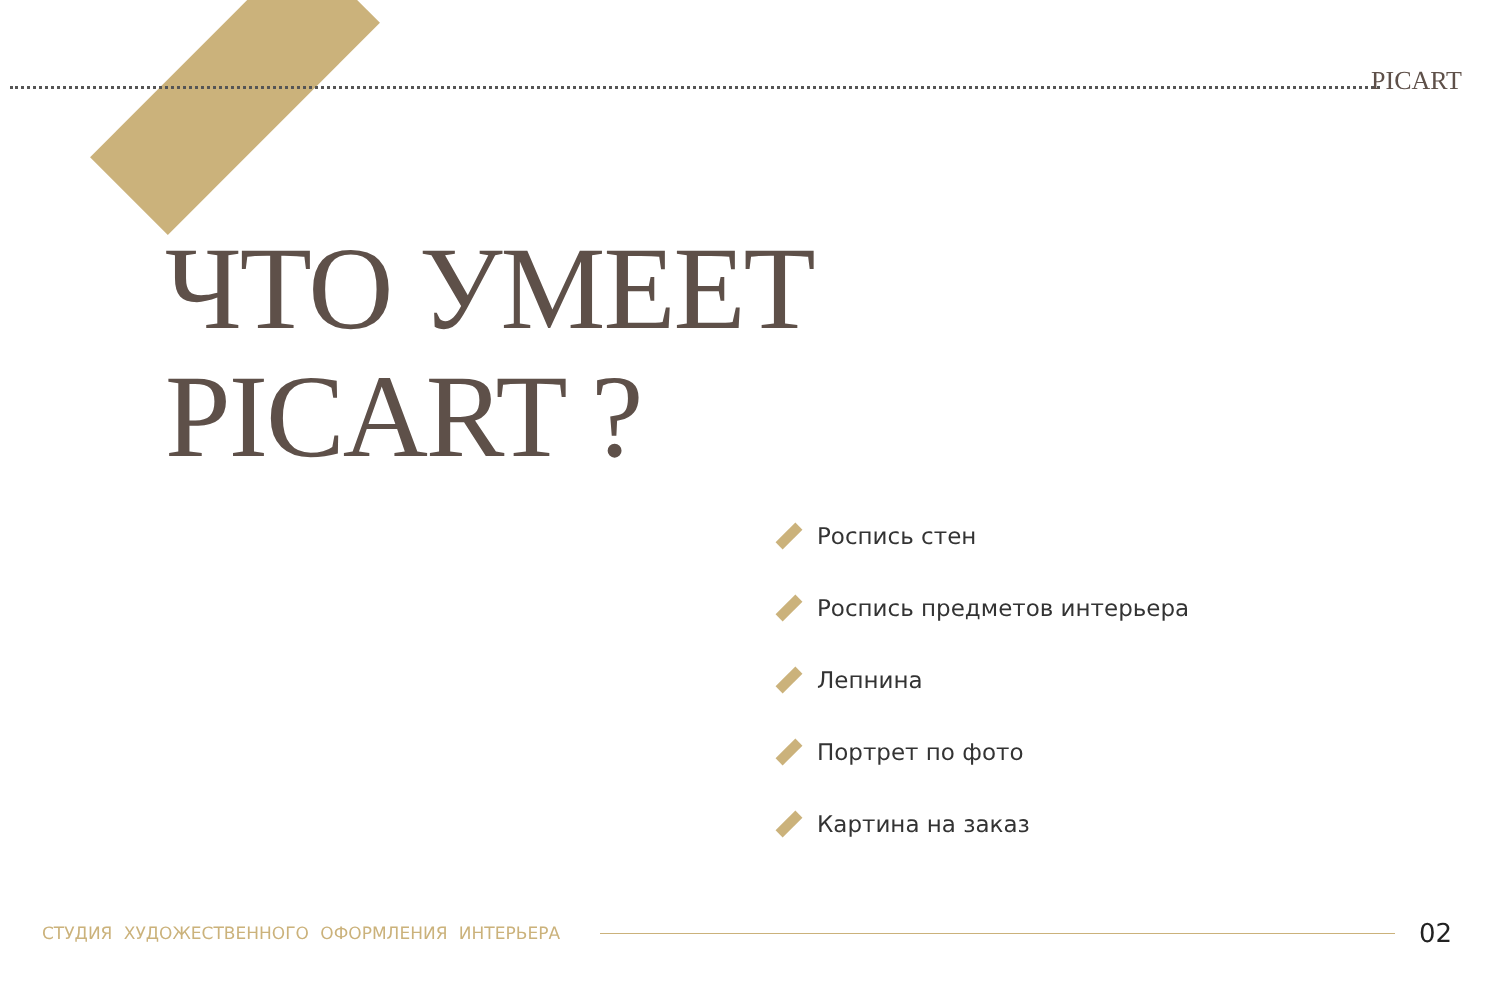PICART
ЧТО УМЕЕТ
PICART ?
Роспись стен
Роспись предметов интерьера
Лепнина
Портрет по фото
Картина на заказ
СТУДИЯ ХУДОЖЕСТВЕННОГО ОФОРМЛЕНИЯ ИНТЕРЬЕРА 02